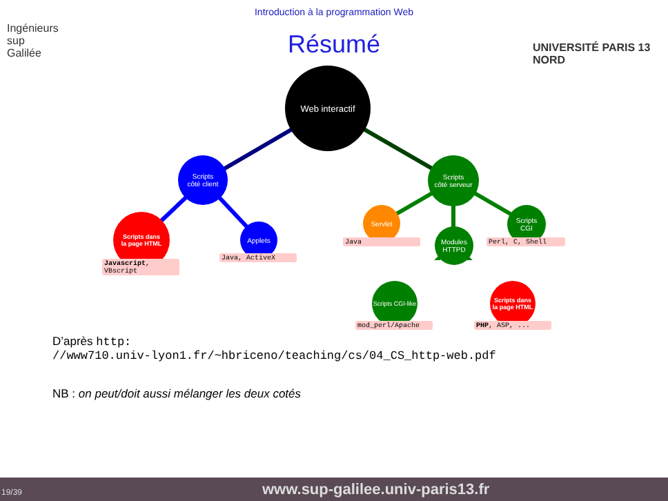Introduction à la programmation Web
Ingénieurs
sup
Galilée
UNIVERSITÉ PARIS 13 NORD
Résumé
Web interactif
Scripts
côté client
Scripts
côté serveur
Scripts dans
la page HTML
Applets
Servlet
Modules
HTTPD
Scripts
CGI
Scripts CGI-like
Scripts dans
la page HTML
Javascript,
VBscript
Java, ActiveX
Java Perl, C, Shell
mod_perl/Apache PHP, ASP, ...
D’après http:
//www710.univ-lyon1.fr/~hbriceno/teaching/cs/04_CS_http-web.pdf
NB : on peut/doit aussi mélanger les deux cotés
19/39 www.sup-galilee.univ-paris13.fr